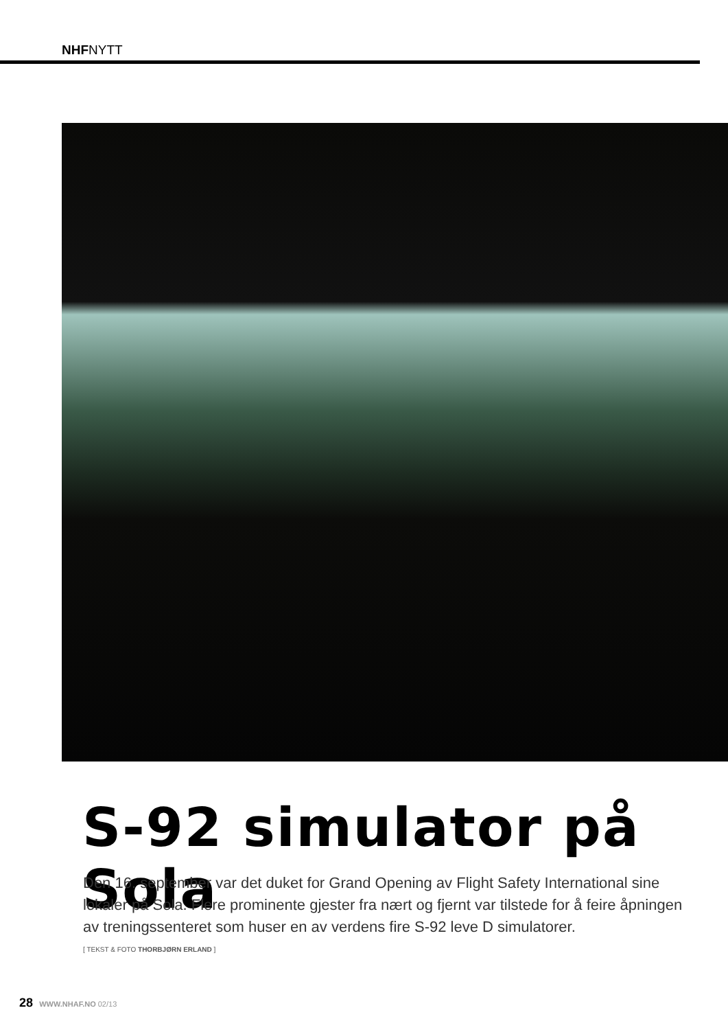NHFNYTT
S-92 simulator på Sola
Den 16. september var det duket for Grand Opening av Flight Safety International sine lokaler på Sola. Flere prominente gjester fra nært og fjernt var tilstede for å feire åpningen av treningssenteret som huser en av verdens fire S-92 leve D simulatorer.
[ TEKST & FOTO THORBJØRN ERLAND ]
28 WWW.NHAF.NO 02/13